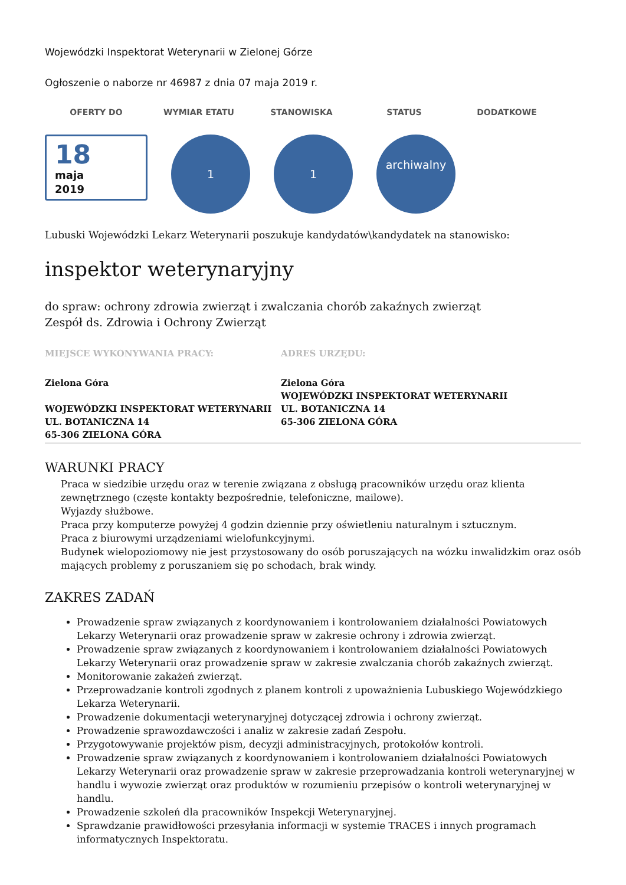Wojewódzki Inspektorat Weterynarii w Zielonej Górze
Ogłoszenie o naborze nr 46987 z dnia 07 maja 2019 r.
OFERTY DO WYMIAR ETATU STANOWISKA STATUS DODATKOWE
18
maja
2019
1 1
archiwalny
Lubuski Wojewódzki Lekarz Weterynarii poszukuje kandydatów\kandydatek na stanowisko:
inspektor weterynaryjny
do spraw: ochrony zdrowia zwierząt i zwalczania chorób zakaźnych zwierząt
Zespół ds. Zdrowia i Ochrony Zwierząt
MIEJSCE WYKONYWANIA PRACY:
Zielona Góra
WOJEWÓDZKI INSPEKTORAT WETERYNARII
UL. BOTANICZNA 14
65-306 ZIELONA GÓRA
ADRES URZĘDU:
Zielona Góra
WOJEWÓDZKI INSPEKTORAT WETERYNARII
UL. BOTANICZNA 14
65-306 ZIELONA GÓRA
WARUNKI PRACY
Praca w siedzibie urzędu oraz w terenie związana z obsługą pracowników urzędu oraz klienta zewnętrznego (częste kontakty bezpośrednie, telefoniczne, mailowe).
Wyjazdy służbowe.
Praca przy komputerze powyżej 4 godzin dziennie przy oświetleniu naturalnym i sztucznym.
Praca z biurowymi urządzeniami wielofunkcyjnymi.
Budynek wielopoziomowy nie jest przystosowany do osób poruszających na wózku inwalidzkim oraz osób mających problemy z poruszaniem się po schodach, brak windy.
ZAKRES ZADAŃ
Prowadzenie spraw związanych z koordynowaniem i kontrolowaniem działalności Powiatowych Lekarzy Weterynarii oraz prowadzenie spraw w zakresie ochrony i zdrowia zwierząt.
Prowadzenie spraw związanych z koordynowaniem i kontrolowaniem działalności Powiatowych Lekarzy Weterynarii oraz prowadzenie spraw w zakresie zwalczania chorób zakaźnych zwierząt.
Monitorowanie zakażeń zwierząt.
Przeprowadzanie kontroli zgodnych z planem kontroli z upoważnienia Lubuskiego Wojewódzkiego Lekarza Weterynarii.
Prowadzenie dokumentacji weterynaryjnej dotyczącej zdrowia i ochrony zwierząt.
Prowadzenie sprawozdawczości i analiz w zakresie zadań Zespołu.
Przygotowywanie projektów pism, decyzji administracyjnych, protokołów kontroli.
Prowadzenie spraw związanych z koordynowaniem i kontrolowaniem działalności Powiatowych Lekarzy Weterynarii oraz prowadzenie spraw w zakresie przeprowadzania kontroli weterynaryjnej w handlu i wywozie zwierząt oraz produktów w rozumieniu przepisów o kontroli weterynaryjnej w handlu.
Prowadzenie szkoleń dla pracowników Inspekcji Weterynaryjnej.
Sprawdzanie prawidłowości przesyłania informacji w systemie TRACES i innych programach informatycznych Inspektoratu.